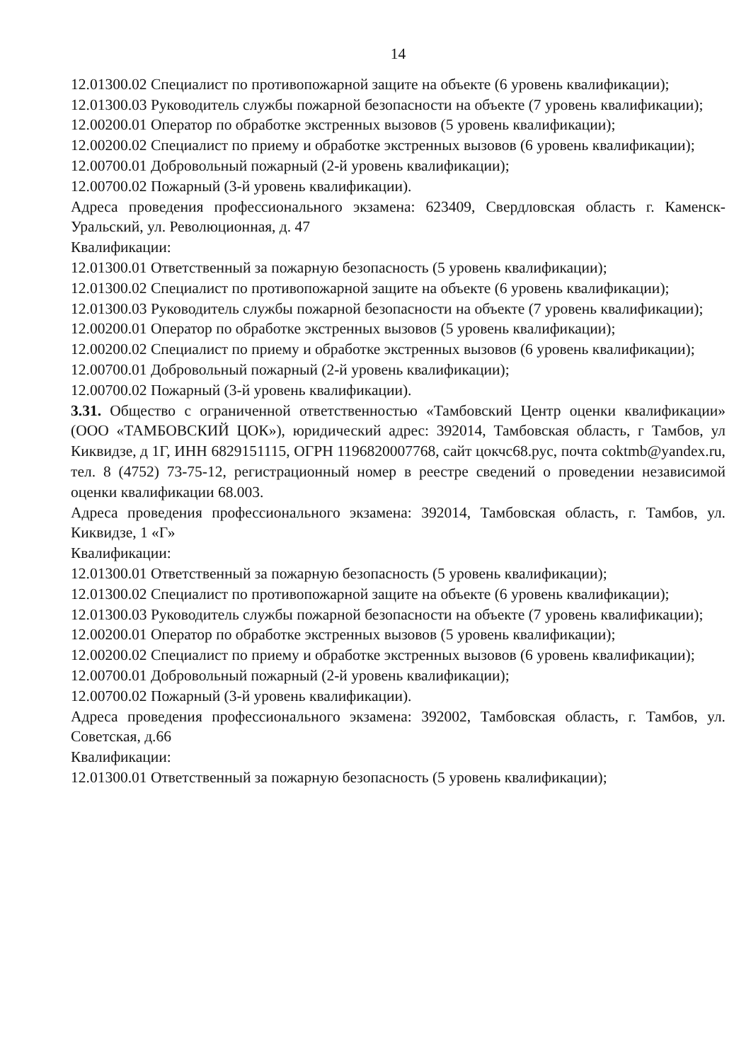14
12.01300.02 Специалист по противопожарной защите на объекте (6 уровень квалификации);
12.01300.03 Руководитель службы пожарной безопасности на объекте (7 уровень квалификации);
12.00200.01 Оператор по обработке экстренных вызовов (5 уровень квалификации);
12.00200.02 Специалист по приему и обработке экстренных вызовов (6 уровень квалификации);
12.00700.01 Добровольный пожарный (2-й уровень квалификации);
12.00700.02 Пожарный (3-й уровень квалификации).
Адреса проведения профессионального экзамена: 623409, Свердловская область г. Каменск-Уральский, ул. Революционная, д. 47
Квалификации:
12.01300.01 Ответственный за пожарную безопасность (5 уровень квалификации);
12.01300.02 Специалист по противопожарной защите на объекте (6 уровень квалификации);
12.01300.03 Руководитель службы пожарной безопасности на объекте (7 уровень квалификации);
12.00200.01 Оператор по обработке экстренных вызовов (5 уровень квалификации);
12.00200.02 Специалист по приему и обработке экстренных вызовов (6 уровень квалификации);
12.00700.01 Добровольный пожарный (2-й уровень квалификации);
12.00700.02 Пожарный (3-й уровень квалификации).
3.31. Общество с ограниченной ответственностью «Тамбовский Центр оценки квалификации» (ООО «ТАМБОВСКИЙ ЦОК»), юридический адрес: 392014, Тамбовская область, г Тамбов, ул Киквидзе, д 1Г, ИНН 6829151115, ОГРН 1196820007768, сайт цокчс68.рус, почта coktmb@yandex.ru, тел. 8 (4752) 73-75-12, регистрационный номер в реестре сведений о проведении независимой оценки квалификации 68.003.
Адреса проведения профессионального экзамена: 392014, Тамбовская область, г. Тамбов, ул. Киквидзе, 1 «Г»
Квалификации:
12.01300.01 Ответственный за пожарную безопасность (5 уровень квалификации);
12.01300.02 Специалист по противопожарной защите на объекте (6 уровень квалификации);
12.01300.03 Руководитель службы пожарной безопасности на объекте (7 уровень квалификации);
12.00200.01 Оператор по обработке экстренных вызовов (5 уровень квалификации);
12.00200.02 Специалист по приему и обработке экстренных вызовов (6 уровень квалификации);
12.00700.01 Добровольный пожарный (2-й уровень квалификации);
12.00700.02 Пожарный (3-й уровень квалификации).
Адреса проведения профессионального экзамена: 392002, Тамбовская область, г. Тамбов, ул. Советская, д.66
Квалификации:
12.01300.01 Ответственный за пожарную безопасность (5 уровень квалификации);